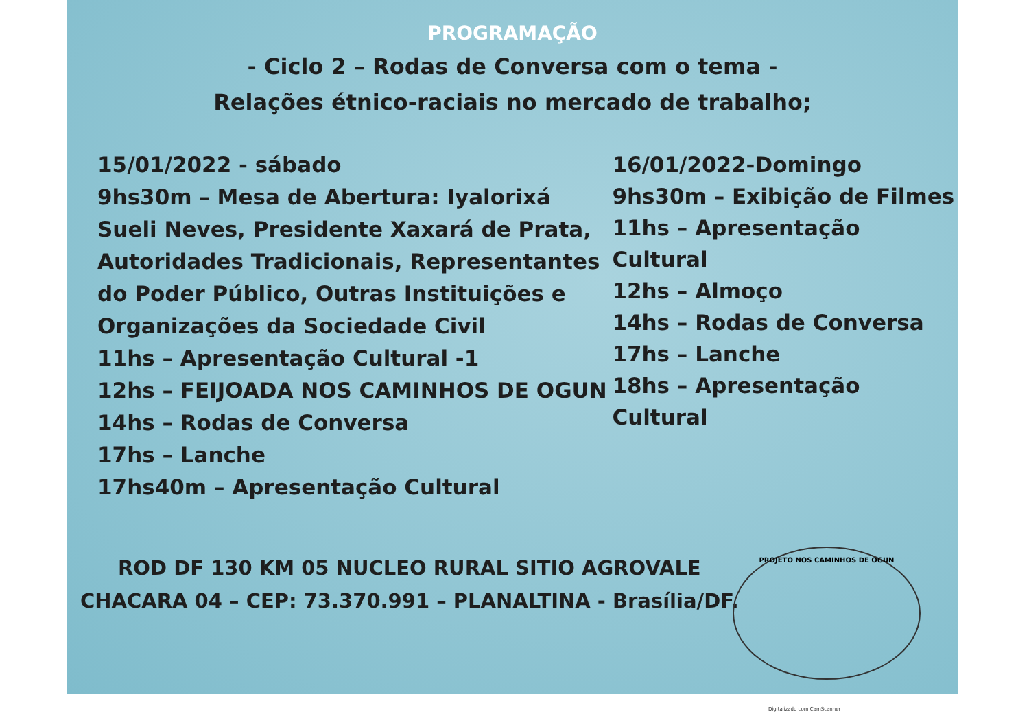PROGRAMAÇÃO
- Ciclo 2 – Rodas de Conversa com o tema -
Relações étnico-raciais no mercado de trabalho;
15/01/2022 - sábado
9hs30m – Mesa de Abertura: Iyalorixá Sueli Neves, Presidente Xaxará de Prata, Autoridades Tradicionais, Representantes do Poder Público, Outras Instituições e Organizações da Sociedade Civil
11hs – Apresentação Cultural -1
12hs – FEIJOADA NOS CAMINHOS DE OGUN
14hs – Rodas de Conversa
17hs – Lanche
17hs40m – Apresentação Cultural
16/01/2022-Domingo
9hs30m – Exibição de Filmes
11hs – Apresentação Cultural
12hs – Almoço
14hs – Rodas de Conversa
17hs – Lanche
18hs – Apresentação Cultural
ROD DF 130 KM 05 NUCLEO RURAL SITIO AGROVALE
CHACARA 04 – CEP: 73.370.991 – PLANALTINA - Brasília/DF.
PROJETO NOS CAMINHOS DE OGUN
Digitalizado com CamScanner